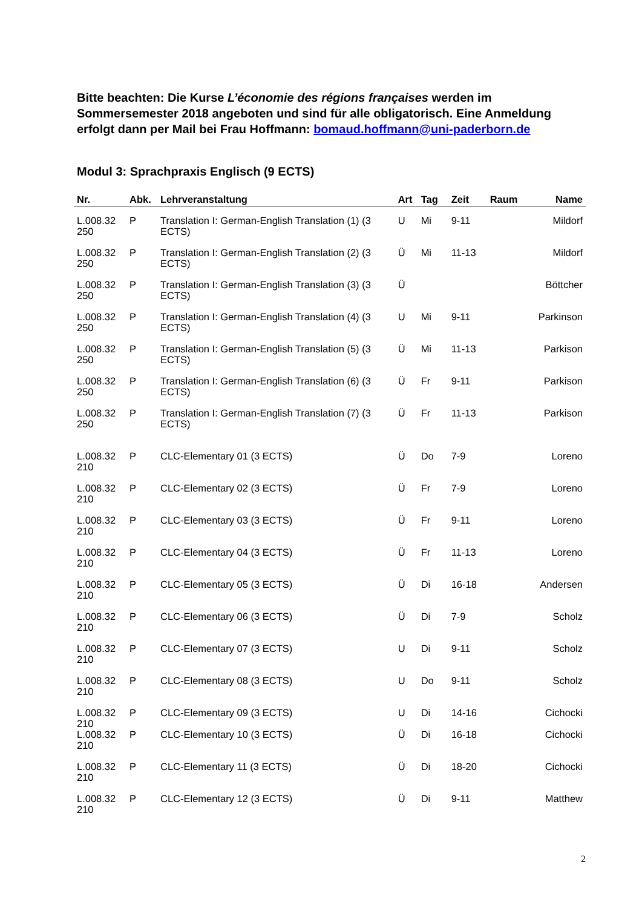Bitte beachten: Die Kurse L’économie des régions françaises werden im Sommersemester 2018 angeboten und sind für alle obligatorisch. Eine Anmeldung erfolgt dann per Mail bei Frau Hoffmann: bomaud.hoffmann@uni-paderborn.de
Modul 3: Sprachpraxis Englisch (9 ECTS)
| Nr. | Abk. | Lehrveranstaltung | Art | Tag | Zeit | Raum | Name |
| --- | --- | --- | --- | --- | --- | --- | --- |
| L.008.32 250 | P | Translation I: German-English Translation (1) (3 ECTS) | U | Mi | 9-11 | | Mildorf |
| L.008.32 250 | P | Translation I: German-English Translation (2) (3 ECTS) | Ü | Mi | 11-13 | | Mildorf |
| L.008.32 250 | P | Translation I: German-English Translation (3) (3 ECTS) | Ü | | | | Böttcher |
| L.008.32 250 | P | Translation I: German-English Translation (4) (3 ECTS) | U | Mi | 9-11 | | Parkinson |
| L.008.32 250 | P | Translation I: German-English Translation (5) (3 ECTS) | Ü | Mi | 11-13 | | Parkison |
| L.008.32 250 | P | Translation I: German-English Translation (6) (3 ECTS) | Ü | Fr | 9-11 | | Parkison |
| L.008.32 250 | P | Translation I: German-English Translation (7) (3 ECTS) | Ü | Fr | 11-13 | | Parkison |
| L.008.32 210 | P | CLC-Elementary 01 (3 ECTS) | Ü | Do | 7-9 | | Loreno |
| L.008.32 210 | P | CLC-Elementary 02 (3 ECTS) | Ü | Fr | 7-9 | | Loreno |
| L.008.32 210 | P | CLC-Elementary 03 (3 ECTS) | Ü | Fr | 9-11 | | Loreno |
| L.008.32 210 | P | CLC-Elementary 04 (3 ECTS) | Ü | Fr | 11-13 | | Loreno |
| L.008.32 210 | P | CLC-Elementary 05 (3 ECTS) | Ü | Di | 16-18 | | Andersen |
| L.008.32 210 | P | CLC-Elementary 06 (3 ECTS) | Ü | Di | 7-9 | | Scholz |
| L.008.32 210 | P | CLC-Elementary 07 (3 ECTS) | U | Di | 9-11 | | Scholz |
| L.008.32 210 | P | CLC-Elementary 08 (3 ECTS) | U | Do | 9-11 | | Scholz |
| L.008.32 210 | P | CLC-Elementary 09 (3 ECTS) | U | Di | 14-16 | | Cichocki |
| L.008.32 210 | P | CLC-Elementary 10 (3 ECTS) | Ü | Di | 16-18 | | Cichocki |
| L.008.32 210 | P | CLC-Elementary 11 (3 ECTS) | Ü | Di | 18-20 | | Cichocki |
| L.008.32 210 | P | CLC-Elementary 12 (3 ECTS) | Ü | Di | 9-11 | | Matthew |
2